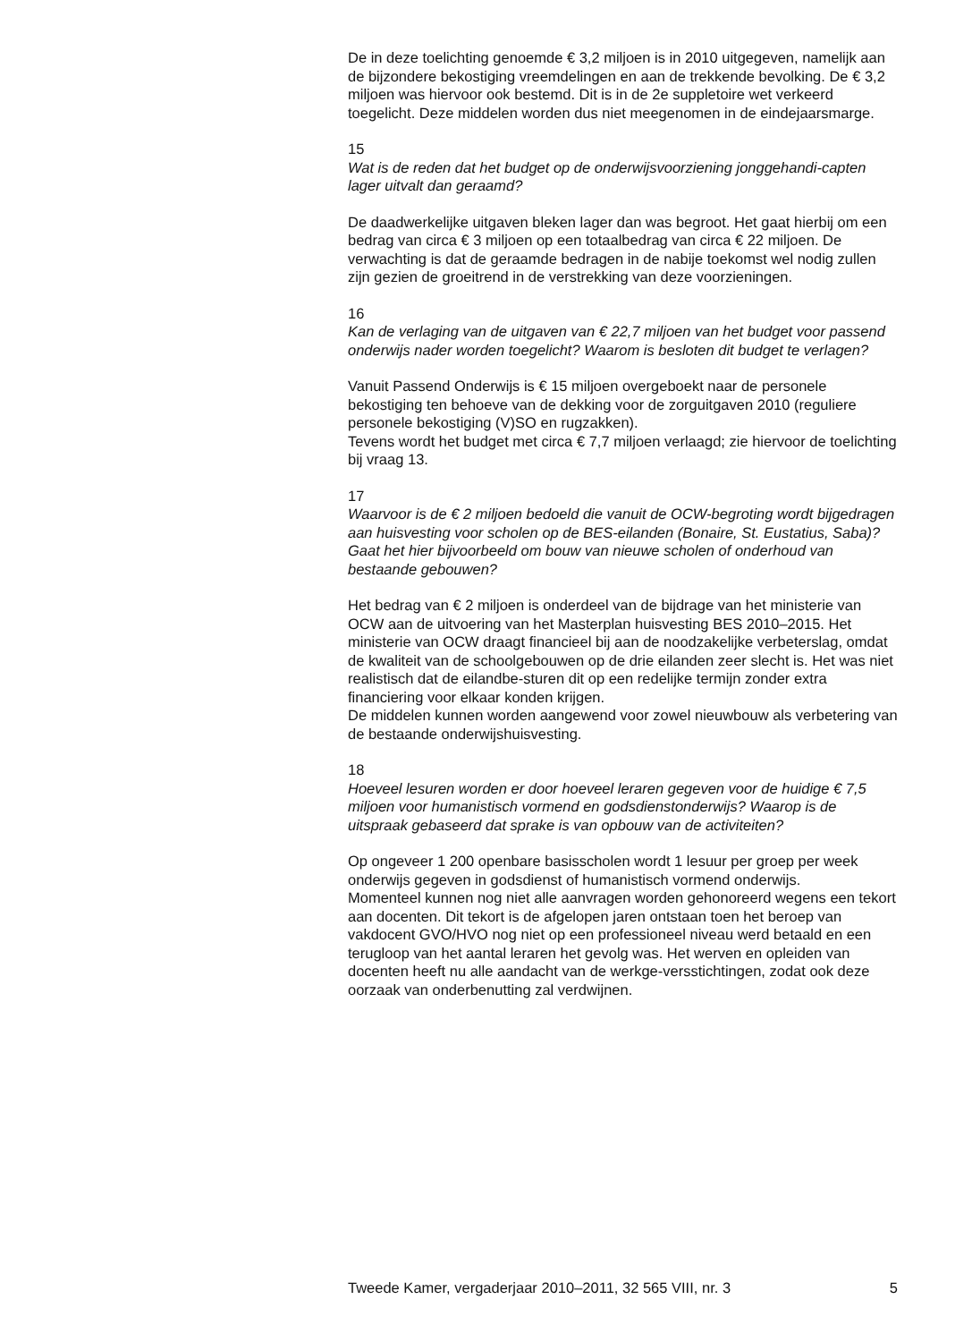De in deze toelichting genoemde € 3,2 miljoen is in 2010 uitgegeven, namelijk aan de bijzondere bekostiging vreemdelingen en aan de trekkende bevolking. De € 3,2 miljoen was hiervoor ook bestemd. Dit is in de 2e suppletoire wet verkeerd toegelicht. Deze middelen worden dus niet meegenomen in de eindejaarsmarge.
15
Wat is de reden dat het budget op de onderwijsvoorziening jonggehandi-capten lager uitvalt dan geraamd?
De daadwerkelijke uitgaven bleken lager dan was begroot. Het gaat hierbij om een bedrag van circa € 3 miljoen op een totaalbedrag van circa € 22 miljoen. De verwachting is dat de geraamde bedragen in de nabije toekomst wel nodig zullen zijn gezien de groeitrend in de verstrekking van deze voorzieningen.
16
Kan de verlaging van de uitgaven van € 22,7 miljoen van het budget voor passend onderwijs nader worden toegelicht? Waarom is besloten dit budget te verlagen?
Vanuit Passend Onderwijs is € 15 miljoen overgeboekt naar de personele bekostiging ten behoeve van de dekking voor de zorguitgaven 2010 (reguliere personele bekostiging (V)SO en rugzakken).
Tevens wordt het budget met circa € 7,7 miljoen verlaagd; zie hiervoor de toelichting bij vraag 13.
17
Waarvoor is de € 2 miljoen bedoeld die vanuit de OCW-begroting wordt bijgedragen aan huisvesting voor scholen op de BES-eilanden (Bonaire, St. Eustatius, Saba)? Gaat het hier bijvoorbeeld om bouw van nieuwe scholen of onderhoud van bestaande gebouwen?
Het bedrag van € 2 miljoen is onderdeel van de bijdrage van het ministerie van OCW aan de uitvoering van het Masterplan huisvesting BES 2010–2015. Het ministerie van OCW draagt financieel bij aan de noodzakelijke verbeterslag, omdat de kwaliteit van de schoolgebouwen op de drie eilanden zeer slecht is. Het was niet realistisch dat de eilandbe-sturen dit op een redelijke termijn zonder extra financiering voor elkaar konden krijgen.
De middelen kunnen worden aangewend voor zowel nieuwbouw als verbetering van de bestaande onderwijshuisvesting.
18
Hoeveel lesuren worden er door hoeveel leraren gegeven voor de huidige € 7,5 miljoen voor humanistisch vormend en godsdienstonderwijs? Waarop is de uitspraak gebaseerd dat sprake is van opbouw van de activiteiten?
Op ongeveer 1 200 openbare basisscholen wordt 1 lesuur per groep per week onderwijs gegeven in godsdienst of humanistisch vormend onderwijs.
Momenteel kunnen nog niet alle aanvragen worden gehonoreerd wegens een tekort aan docenten. Dit tekort is de afgelopen jaren ontstaan toen het beroep van vakdocent GVO/HVO nog niet op een professioneel niveau werd betaald en een terugloop van het aantal leraren het gevolg was. Het werven en opleiden van docenten heeft nu alle aandacht van de werkge-versstichtingen, zodat ook deze oorzaak van onderbenutting zal verdwijnen.
Tweede Kamer, vergaderjaar 2010–2011, 32 565 VIII, nr. 3 5